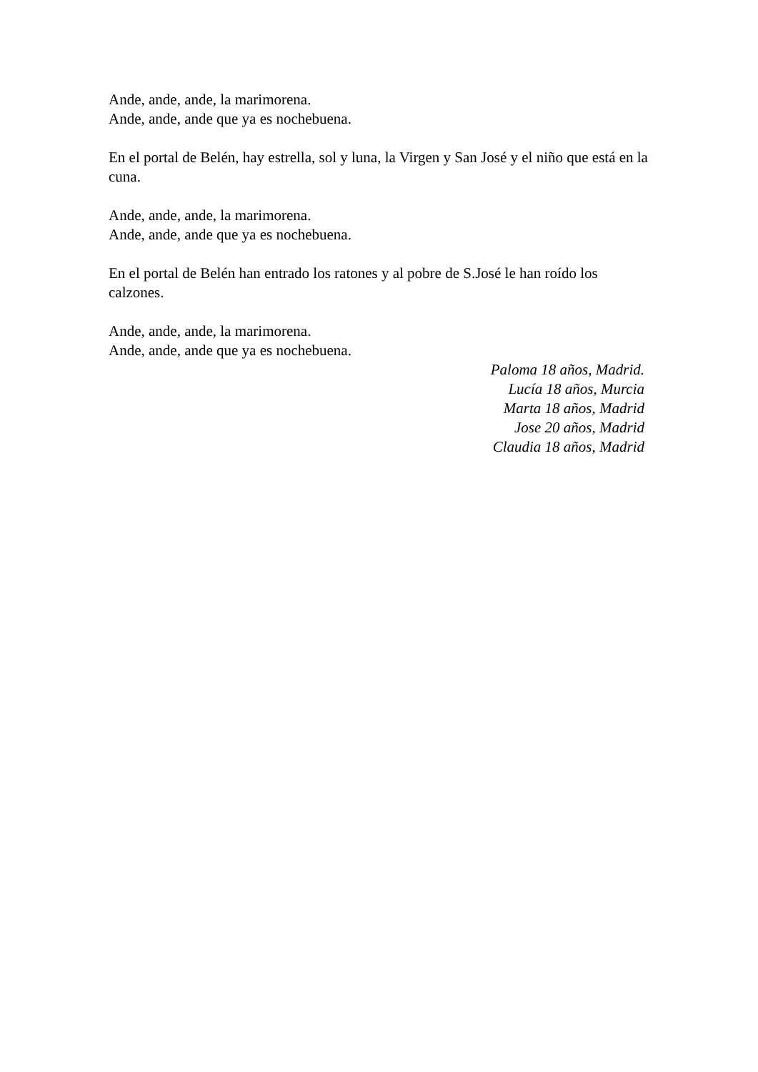Ande, ande, ande, la marimorena.
Ande, ande, ande que ya es nochebuena.
En el portal de Belén, hay estrella, sol y luna, la Virgen y San José y el niño que está en la cuna.
Ande, ande, ande, la marimorena.
Ande, ande, ande que ya es nochebuena.
En el portal de Belén han entrado los ratones y al pobre de S.José le han roído los calzones.
Ande, ande, ande, la marimorena.
Ande, ande, ande que ya es nochebuena.
Paloma 18 años, Madrid.
Lucía 18 años, Murcia
Marta 18 años, Madrid
Jose 20 años, Madrid
Claudia 18 años, Madrid